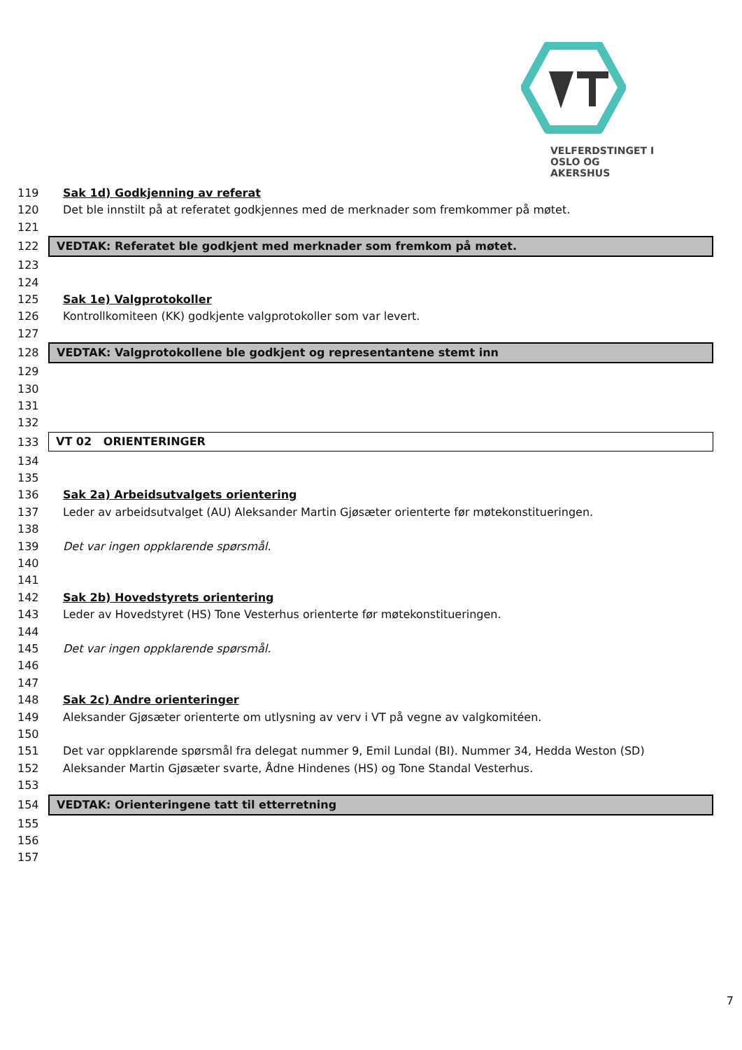VELFERDSTINGET I
OSLO OG AKERSHUS
119 Sak 1d) Godkjenning av referat
120 Det ble innstilt på at referatet godkjennes med de merknader som fremkommer på møtet.
121
122 VEDTAK: Referatet ble godkjent med merknader som fremkom på møtet.
123
124
125 Sak 1e) Valgprotokoller
126 Kontrollkomiteen (KK) godkjente valgprotokoller som var levert.
127
128 VEDTAK: Valgprotokollene ble godkjent og representantene stemt inn
129
130
131
132
133 VT 02 ORIENTERINGER
134
135
136 Sak 2a) Arbeidsutvalgets orientering
137 Leder av arbeidsutvalget (AU) Aleksander Martin Gjøsæter orienterte før møtekonstitueringen.
138
139 Det var ingen oppklarende spørsmål.
140
141
142 Sak 2b) Hovedstyrets orientering
143 Leder av Hovedstyret (HS) Tone Vesterhus orienterte før møtekonstitueringen.
144
145 Det var ingen oppklarende spørsmål.
146
147
148 Sak 2c) Andre orienteringer
149 Aleksander Gjøsæter orienterte om utlysning av verv i VT på vegne av valgkomitéen.
150
151 Det var oppklarende spørsmål fra delegat nummer 9, Emil Lundal (BI). Nummer 34, Hedda Weston (SD)
152 Aleksander Martin Gjøsæter svarte, Ådne Hindenes (HS) og Tone Standal Vesterhus.
153
154 VEDTAK: Orienteringene tatt til etterretning
155
156
157
7